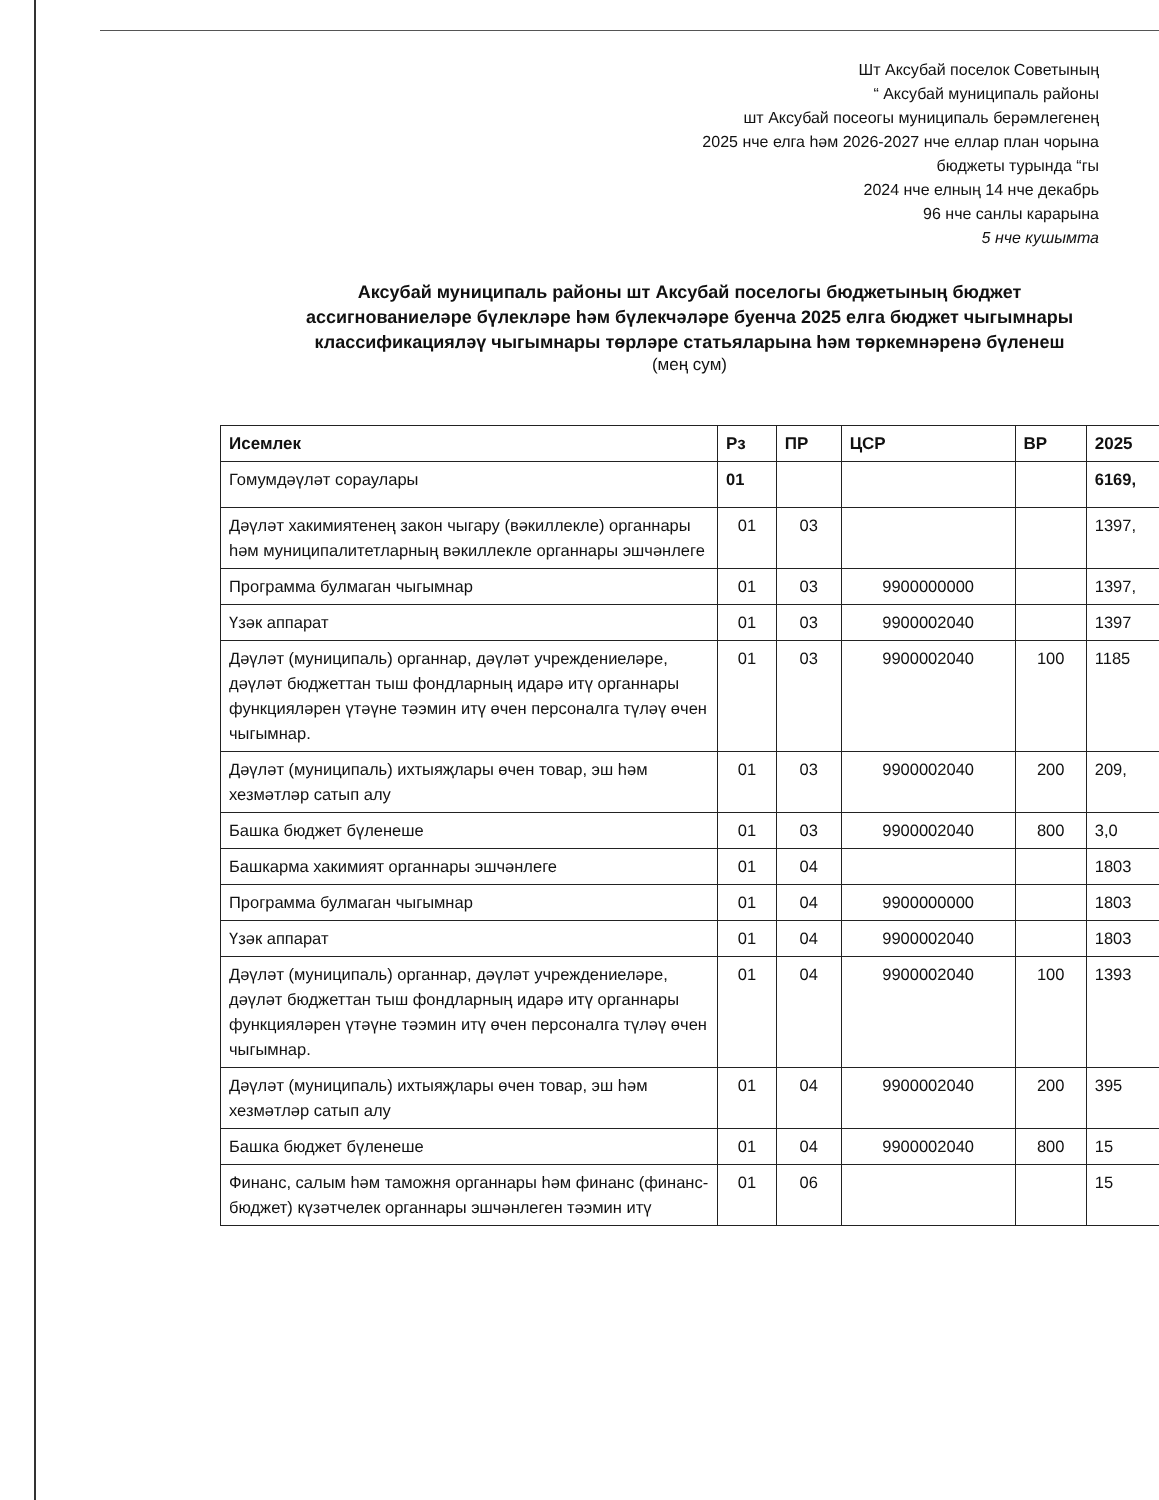Шт Аксубай поселок Советының
“ Аксубай муниципаль районы
шт Аксубай посеогы муниципаль берәмлегенең
2025 нче елга һәм 2026-2027 нче еллар план чорына
бюджеты турында “гы
2024 нче елның 14 нче декабрь
96 нче санлы карарына
5 нче кушымта
Аксубай муниципаль районы шт Аксубай поселогы бюджетының бюджет
ассигнованиеләре бүлекләре һәм бүлекчәләре буенча 2025 елга бюджет чыгымнары
классификацияләү чыгымнары төрләре статьяларына һәм төркемнәренә бүленеш
(мең сум)
| Исемлек | Рз | ПР | ЦСР | ВР | 2025 |
| --- | --- | --- | --- | --- | --- |
| Гомумдәүләт сораулары | 01 | | | | 6169, |
| Дәүләт хакимиятенең закон чыгару (вәкиллекле) органнары һәм муниципалитетларның вәкиллекле органнары эшчәнлеге | 01 | 03 | | | 1397, |
| Программа булмаган чыгымнар | 01 | 03 | 9900000000 | | 1397, |
| Үзәк аппарат | 01 | 03 | 9900002040 | | 1397 |
| Дәүләт (муниципаль) органнар, дәүләт учреждениеләре, дәүләт бюджеттан тыш фондларның идарә итү органнары функцияләрен үтәүне тәэмин итү өчен персоналга түләү өчен чыгымнар. | 01 | 03 | 9900002040 | 100 | 1185 |
| Дәүләт (муниципаль) ихтыяҗлары өчен товар, эш һәм хезмәтләр сатып алу | 01 | 03 | 9900002040 | 200 | 209, |
| Башка бюджет бүленеше | 01 | 03 | 9900002040 | 800 | 3,0 |
| Башкарма хакимият органнары эшчәнлеге | 01 | 04 | | | 1803 |
| Программа булмаган чыгымнар | 01 | 04 | 9900000000 | | 1803 |
| Үзәк аппарат | 01 | 04 | 9900002040 | | 1803 |
| Дәүләт (муниципаль) органнар, дәүләт учреждениеләре, дәүләт бюджеттан тыш фондларның идарә итү органнары функцияләрен үтәүне тәэмин итү өчен персоналга түләү өчен чыгымнар. | 01 | 04 | 9900002040 | 100 | 1393 |
| Дәүләт (муниципаль) ихтыяҗлары өчен товар, эш һәм хезмәтләр сатып алу | 01 | 04 | 9900002040 | 200 | 395 |
| Башка бюджет бүленеше | 01 | 04 | 9900002040 | 800 | 15 |
| Финанс, салым һәм таможня органнары һәм финанс (финанс-бюджет) күзәтчелек органнары эшчәнлеген тәэмин итү | 01 | 06 | | | 15 |